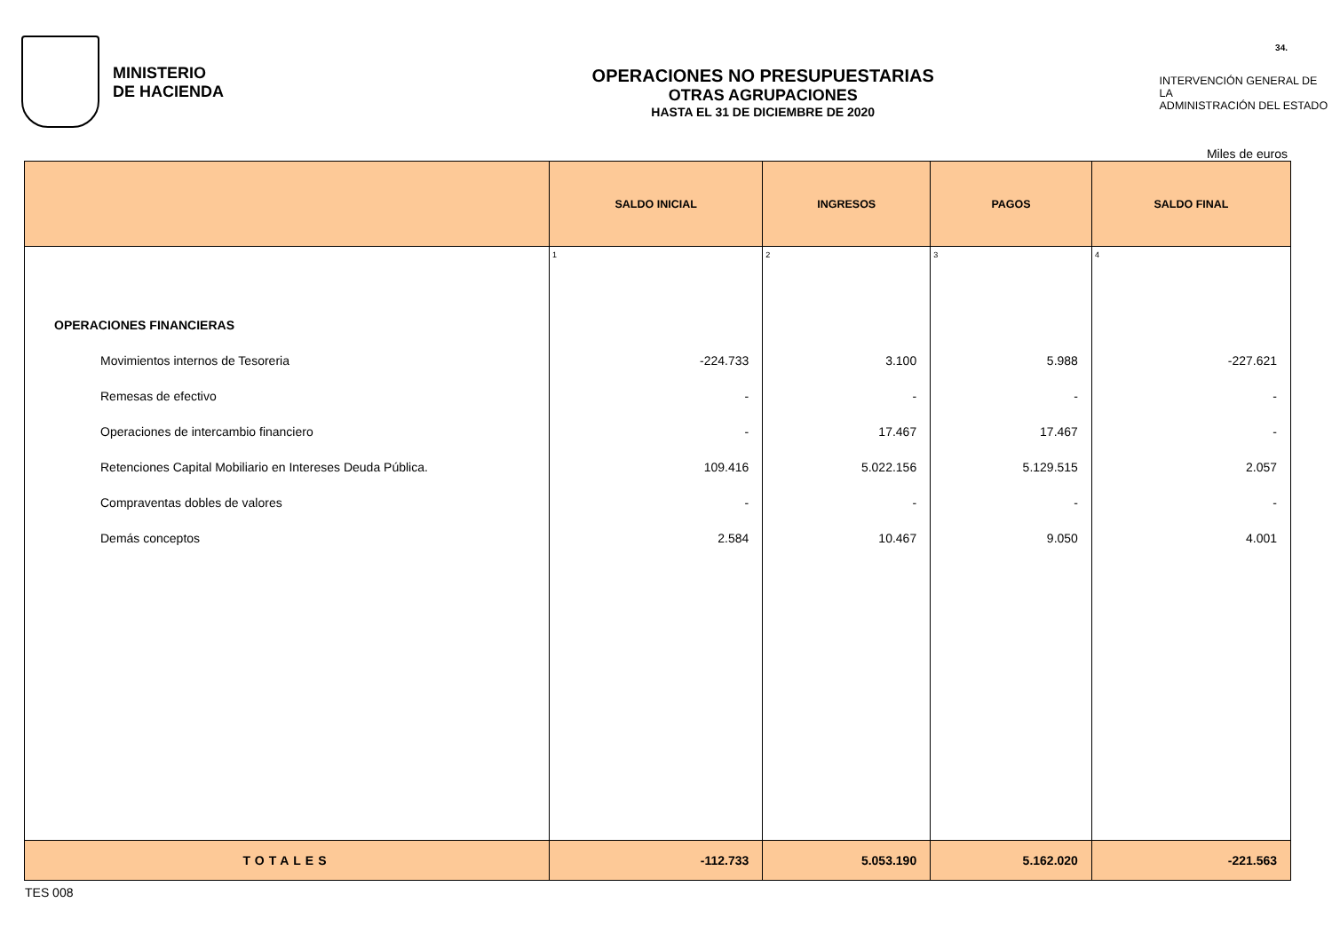MINISTERIO
DE HACIENDA
OPERACIONES NO PRESUPUESTARIAS
OTRAS AGRUPACIONES
HASTA EL 31 DE DICIEMBRE DE 2020
INTERVENCIÓN GENERAL DE LA
ADMINISTRACIÓN DEL ESTADO
34.
Miles de euros
| | SALDO INICIAL | INGRESOS | PAGOS | SALDO FINAL |
| --- | --- | --- | --- | --- |
| | 1 | 2 | 3 | 4 |
| OPERACIONES FINANCIERAS | | | | |
| Movimientos internos de Tesoreria | -224.733 | 3.100 | 5.988 | -227.621 |
| Remesas de efectivo | - | - | - | - |
| Operaciones de intercambio financiero | - | 17.467 | 17.467 | - |
| Retenciones Capital Mobiliario en Intereses Deuda Pública. | 109.416 | 5.022.156 | 5.129.515 | 2.057 |
| Compraventas dobles de valores | - | - | - | - |
| Demás conceptos | 2.584 | 10.467 | 9.050 | 4.001 |
| TOTALES | -112.733 | 5.053.190 | 5.162.020 | -221.563 |
TES 008